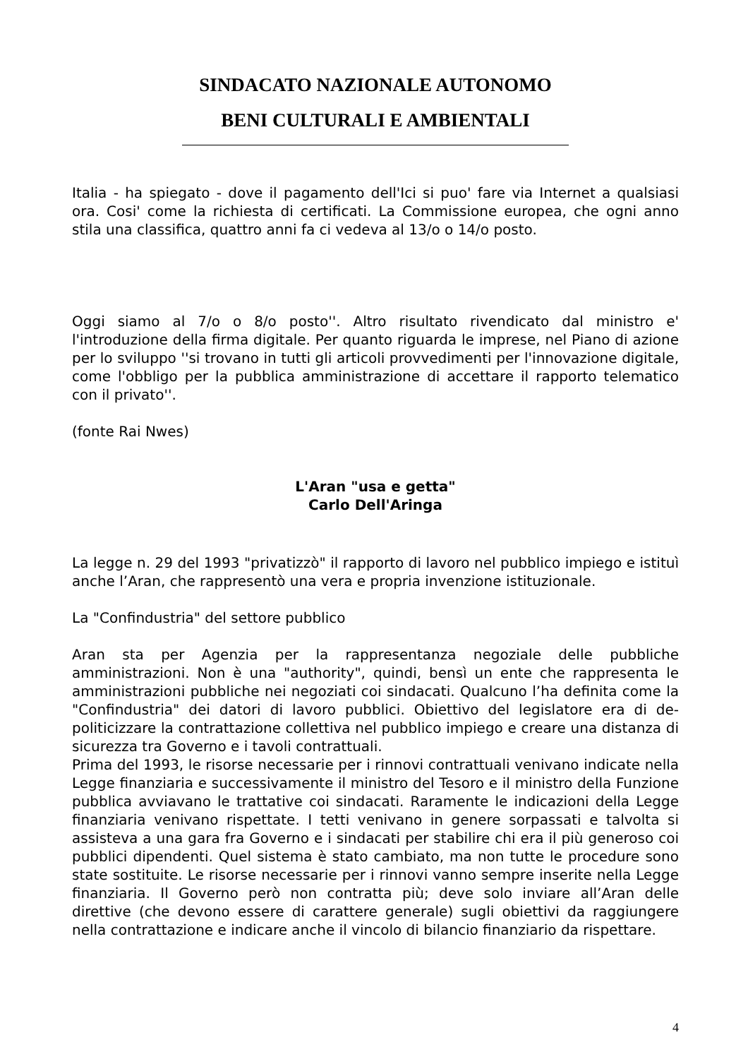SINDACATO NAZIONALE AUTONOMO
BENI CULTURALI E AMBIENTALI
Italia - ha spiegato - dove il pagamento dell'Ici si puo' fare via Internet a qualsiasi ora. Cosi' come la richiesta di certificati. La Commissione europea, che ogni anno stila una classifica, quattro anni fa ci vedeva al 13/o o 14/o posto.
Oggi siamo al 7/o o 8/o posto''. Altro risultato rivendicato dal ministro e' l'introduzione della firma digitale. Per quanto riguarda le imprese, nel Piano di azione per lo sviluppo ''si trovano in tutti gli articoli provvedimenti per l'innovazione digitale, come l'obbligo per la pubblica amministrazione di accettare il rapporto telematico con il privato''.
(fonte Rai Nwes)
L'Aran "usa e getta"
Carlo Dell'Aringa
La legge n. 29 del 1993 "privatizzò" il rapporto di lavoro nel pubblico impiego e istituì anche l’Aran, che rappresentò una vera e propria invenzione istituzionale.
La "Confindustria" del settore pubblico
Aran sta per Agenzia per la rappresentanza negoziale delle pubbliche amministrazioni. Non è una "authority", quindi, bensì un ente che rappresenta le amministrazioni pubbliche nei negoziati coi sindacati. Qualcuno l’ha definita come la "Confindustria" dei datori di lavoro pubblici. Obiettivo del legislatore era di de-politicizzare la contrattazione collettiva nel pubblico impiego e creare una distanza di sicurezza tra Governo e i tavoli contrattuali.
Prima del 1993, le risorse necessarie per i rinnovi contrattuali venivano indicate nella Legge finanziaria e successivamente il ministro del Tesoro e il ministro della Funzione pubblica avviavano le trattative coi sindacati. Raramente le indicazioni della Legge finanziaria venivano rispettate. I tetti venivano in genere sorpassati e talvolta si assisteva a una gara fra Governo e i sindacati per stabilire chi era il più generoso coi pubblici dipendenti. Quel sistema è stato cambiato, ma non tutte le procedure sono state sostituite. Le risorse necessarie per i rinnovi vanno sempre inserite nella Legge finanziaria. Il Governo però non contratta più; deve solo inviare all’Aran delle direttive (che devono essere di carattere generale) sugli obiettivi da raggiungere nella contrattazione e indicare anche il vincolo di bilancio finanziario da rispettare.
4